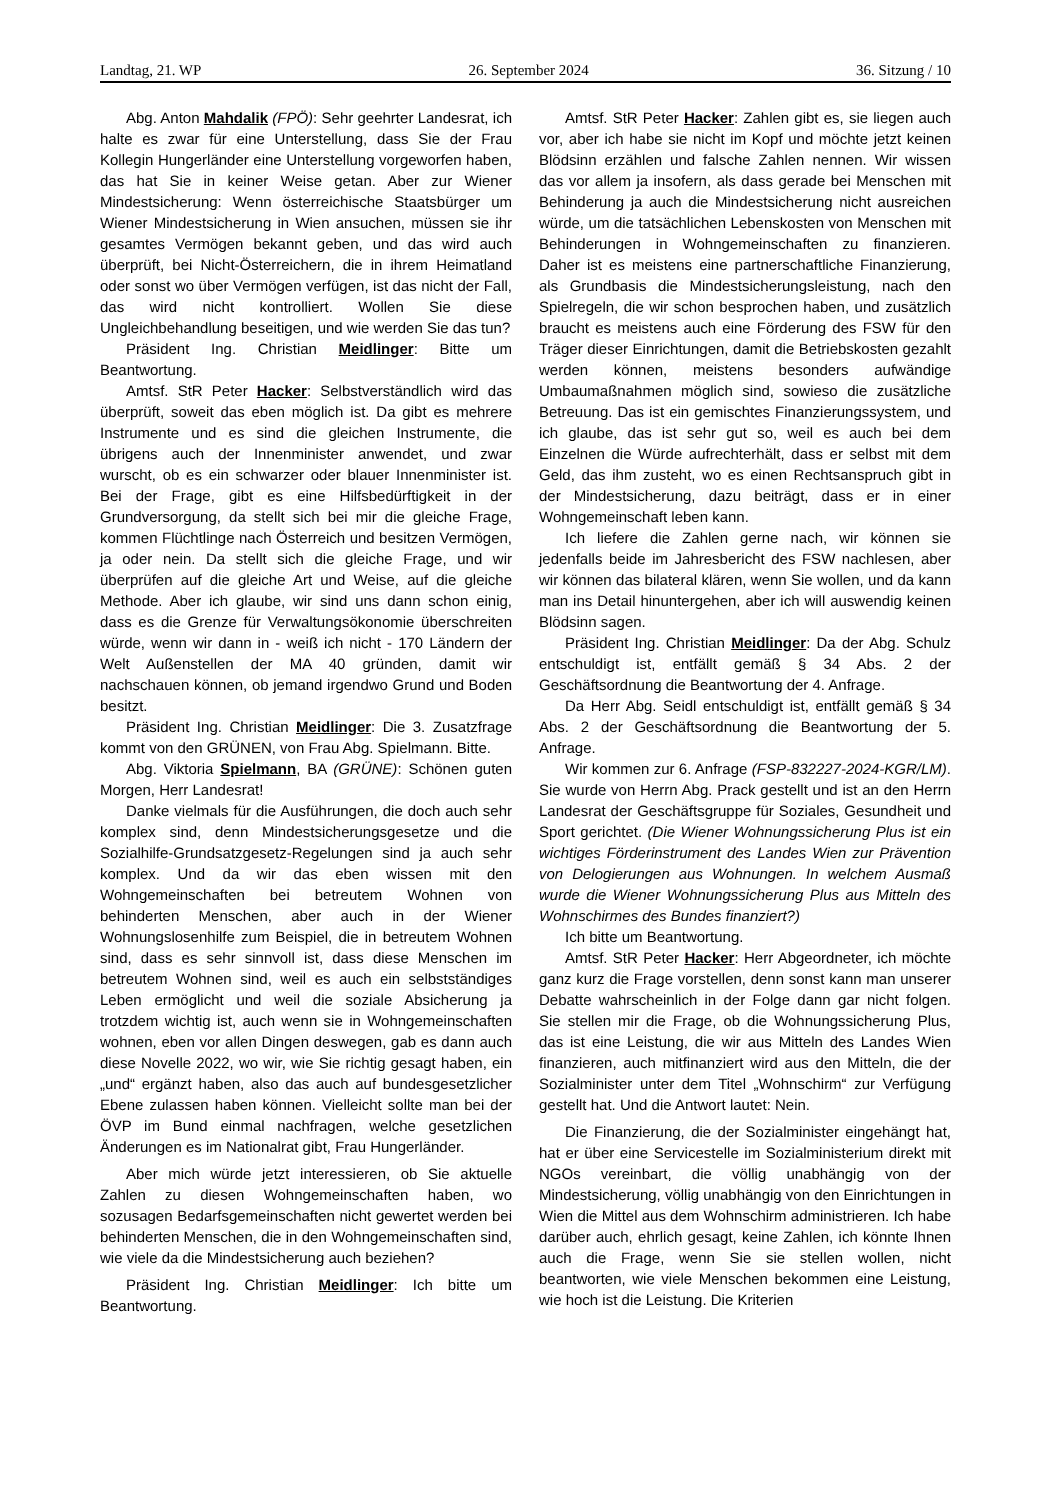Landtag, 21. WP 26. September 2024 36. Sitzung / 10
Abg. Anton Mahdalik (FPÖ): Sehr geehrter Landesrat, ich halte es zwar für eine Unterstellung, dass Sie der Frau Kollegin Hungerländer eine Unterstellung vorgeworfen haben, das hat Sie in keiner Weise getan. Aber zur Wiener Mindestsicherung: Wenn österreichische Staatsbürger um Wiener Mindestsicherung in Wien ansuchen, müssen sie ihr gesamtes Vermögen bekannt geben, und das wird auch überprüft, bei Nicht-Österreichern, die in ihrem Heimatland oder sonst wo über Vermögen verfügen, ist das nicht der Fall, das wird nicht kontrolliert. Wollen Sie diese Ungleichbehandlung beseitigen, und wie werden Sie das tun?
Präsident Ing. Christian Meidlinger: Bitte um Beantwortung.
Amtsf. StR Peter Hacker: Selbstverständlich wird das überprüft, soweit das eben möglich ist. Da gibt es mehrere Instrumente und es sind die gleichen Instrumente, die übrigens auch der Innenminister anwendet, und zwar wurscht, ob es ein schwarzer oder blauer Innenminister ist. Bei der Frage, gibt es eine Hilfsbedürftigkeit in der Grundversorgung, da stellt sich bei mir die gleiche Frage, kommen Flüchtlinge nach Österreich und besitzen Vermögen, ja oder nein. Da stellt sich die gleiche Frage, und wir überprüfen auf die gleiche Art und Weise, auf die gleiche Methode. Aber ich glaube, wir sind uns dann schon einig, dass es die Grenze für Verwaltungsökonomie überschreiten würde, wenn wir dann in - weiß ich nicht - 170 Ländern der Welt Außenstellen der MA 40 gründen, damit wir nachschauen können, ob jemand irgendwo Grund und Boden besitzt.
Präsident Ing. Christian Meidlinger: Die 3. Zusatzfrage kommt von den GRÜNEN, von Frau Abg. Spielmann. Bitte.
Abg. Viktoria Spielmann, BA (GRÜNE): Schönen guten Morgen, Herr Landesrat!
Danke vielmals für die Ausführungen, die doch auch sehr komplex sind, denn Mindestsicherungsgesetze und die Sozialhilfe-Grundsatzgesetz-Regelungen sind ja auch sehr komplex. Und da wir das eben wissen mit den Wohngemeinschaften bei betreutem Wohnen von behinderten Menschen, aber auch in der Wiener Wohnungslosenhilfe zum Beispiel, die in betreutem Wohnen sind, dass es sehr sinnvoll ist, dass diese Menschen im betreutem Wohnen sind, weil es auch ein selbstständiges Leben ermöglicht und weil die soziale Absicherung ja trotzdem wichtig ist, auch wenn sie in Wohngemeinschaften wohnen, eben vor allen Dingen deswegen, gab es dann auch diese Novelle 2022, wo wir, wie Sie richtig gesagt haben, ein „und“ ergänzt haben, also das auch auf bundesgesetzlicher Ebene zulassen haben können. Vielleicht sollte man bei der ÖVP im Bund einmal nachfragen, welche gesetzlichen Änderungen es im Nationalrat gibt, Frau Hungerländer.
Aber mich würde jetzt interessieren, ob Sie aktuelle Zahlen zu diesen Wohngemeinschaften haben, wo sozusagen Bedarfsgemeinschaften nicht gewertet werden bei behinderten Menschen, die in den Wohngemeinschaften sind, wie viele da die Mindestsicherung auch beziehen?
Präsident Ing. Christian Meidlinger: Ich bitte um Beantwortung.
Amtsf. StR Peter Hacker: Zahlen gibt es, sie liegen auch vor, aber ich habe sie nicht im Kopf und möchte jetzt keinen Blödsinn erzählen und falsche Zahlen nennen. Wir wissen das vor allem ja insofern, als dass gerade bei Menschen mit Behinderung ja auch die Mindestsicherung nicht ausreichen würde, um die tatsächlichen Lebenskosten von Menschen mit Behinderungen in Wohngemeinschaften zu finanzieren. Daher ist es meistens eine partnerschaftliche Finanzierung, als Grundbasis die Mindestsicherungsleistung, nach den Spielregeln, die wir schon besprochen haben, und zusätzlich braucht es meistens auch eine Förderung des FSW für den Träger dieser Einrichtungen, damit die Betriebskosten gezahlt werden können, meistens besonders aufwändige Umbaumaßnahmen möglich sind, sowieso die zusätzliche Betreuung. Das ist ein gemischtes Finanzierungssystem, und ich glaube, das ist sehr gut so, weil es auch bei dem Einzelnen die Würde aufrechterhält, dass er selbst mit dem Geld, das ihm zusteht, wo es einen Rechtsanspruch gibt in der Mindestsicherung, dazu beiträgt, dass er in einer Wohngemeinschaft leben kann.
Ich liefere die Zahlen gerne nach, wir können sie jedenfalls beide im Jahresbericht des FSW nachlesen, aber wir können das bilateral klären, wenn Sie wollen, und da kann man ins Detail hinuntergehen, aber ich will auswendig keinen Blödsinn sagen.
Präsident Ing. Christian Meidlinger: Da der Abg. Schulz entschuldigt ist, entfällt gemäß § 34 Abs. 2 der Geschäftsordnung die Beantwortung der 4. Anfrage.
Da Herr Abg. Seidl entschuldigt ist, entfällt gemäß § 34 Abs. 2 der Geschäftsordnung die Beantwortung der 5. Anfrage.
Wir kommen zur 6. Anfrage (FSP-832227-2024-KGR/LM). Sie wurde von Herrn Abg. Prack gestellt und ist an den Herrn Landesrat der Geschäftsgruppe für Soziales, Gesundheit und Sport gerichtet. (Die Wiener Wohnungssicherung Plus ist ein wichtiges Förderinstrument des Landes Wien zur Prävention von Delogierungen aus Wohnungen. In welchem Ausmaß wurde die Wiener Wohnungssicherung Plus aus Mitteln des Wohnschirmes des Bundes finanziert?)
Ich bitte um Beantwortung.
Amtsf. StR Peter Hacker: Herr Abgeordneter, ich möchte ganz kurz die Frage vorstellen, denn sonst kann man unserer Debatte wahrscheinlich in der Folge dann gar nicht folgen. Sie stellen mir die Frage, ob die Wohnungssicherung Plus, das ist eine Leistung, die wir aus Mitteln des Landes Wien finanzieren, auch mitfinanziert wird aus den Mitteln, die der Sozialminister unter dem Titel „Wohnschirm“ zur Verfügung gestellt hat. Und die Antwort lautet: Nein.
Die Finanzierung, die der Sozialminister eingehängt hat, hat er über eine Servicestelle im Sozialministerium direkt mit NGOs vereinbart, die völlig unabhängig von der Mindestsicherung, völlig unabhängig von den Einrichtungen in Wien die Mittel aus dem Wohnschirm administrieren. Ich habe darüber auch, ehrlich gesagt, keine Zahlen, ich könnte Ihnen auch die Frage, wenn Sie sie stellen wollen, nicht beantworten, wie viele Menschen bekommen eine Leistung, wie hoch ist die Leistung. Die Kriterien